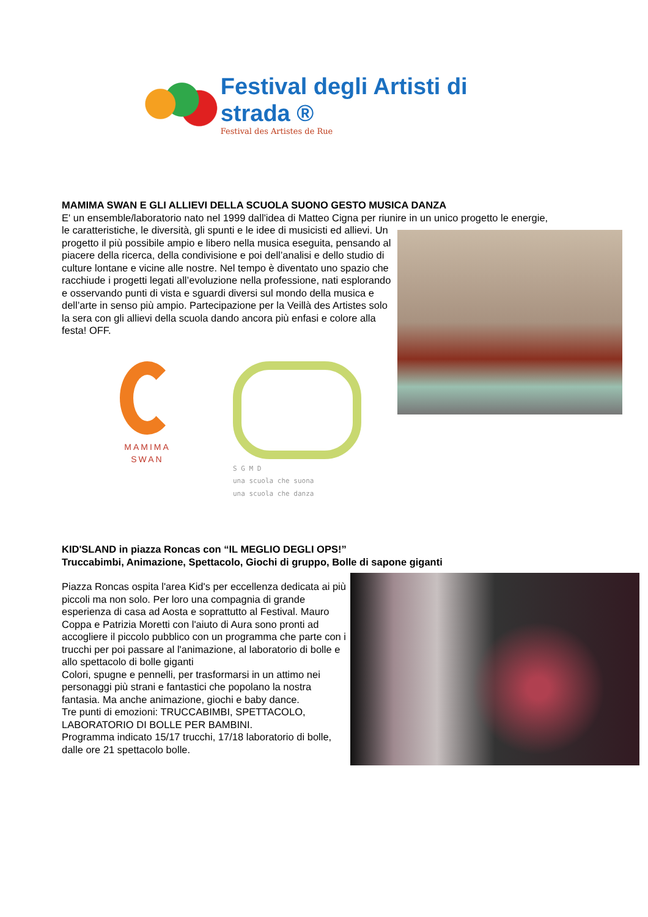Festival degli Artisti di strada ®
Festival des Artistes de Rue
MAMIMA SWAN E GLI ALLIEVI DELLA SCUOLA SUONO GESTO MUSICA DANZA
E' un ensemble/laboratorio nato nel 1999 dall'idea di Matteo Cigna per riunire in un unico progetto le energie,
le caratteristiche, le diversità, gli spunti e le idee di musicisti ed allievi. Un progetto il più possibile ampio e libero nella musica eseguita, pensando al piacere della ricerca, della condivisione e poi dell’analisi e dello studio di culture lontane e vicine alle nostre. Nel tempo è diventato uno spazio che racchiude i progetti legati all’evoluzione nella professione, nati esplorando e osservando punti di vista e sguardi diversi sul mondo della musica e dell’arte in senso più ampio. Partecipazione per la Veillà des Artistes solo la sera con gli allievi della scuola dando ancora più enfasi e colore alla festa! OFF.
MAMIMA
SWAN
S G M D
una scuola che suona
una scuola che danza
KID'SLAND in piazza Roncas con “IL MEGLIO DEGLI OPS!”
Truccabimbi, Animazione, Spettacolo, Giochi di gruppo, Bolle di sapone giganti
Piazza Roncas ospita l'area Kid's per eccellenza dedicata ai più piccoli ma non solo. Per loro una compagnia di grande esperienza di casa ad Aosta e soprattutto al Festival. Mauro Coppa e Patrizia Moretti con l'aiuto di Aura sono pronti ad accogliere il piccolo pubblico con un programma che parte con i trucchi per poi passare al l'animazione, al laboratorio di bolle e allo spettacolo di bolle giganti
Colori, spugne e pennelli, per trasformarsi in un attimo nei personaggi più strani e fantastici che popolano la nostra fantasia. Ma anche animazione, giochi e baby dance.
Tre punti di emozioni: TRUCCABIMBI, SPETTACOLO, LABORATORIO DI BOLLE PER BAMBINI.
Programma indicato 15/17 trucchi, 17/18 laboratorio di bolle, dalle ore 21 spettacolo bolle.